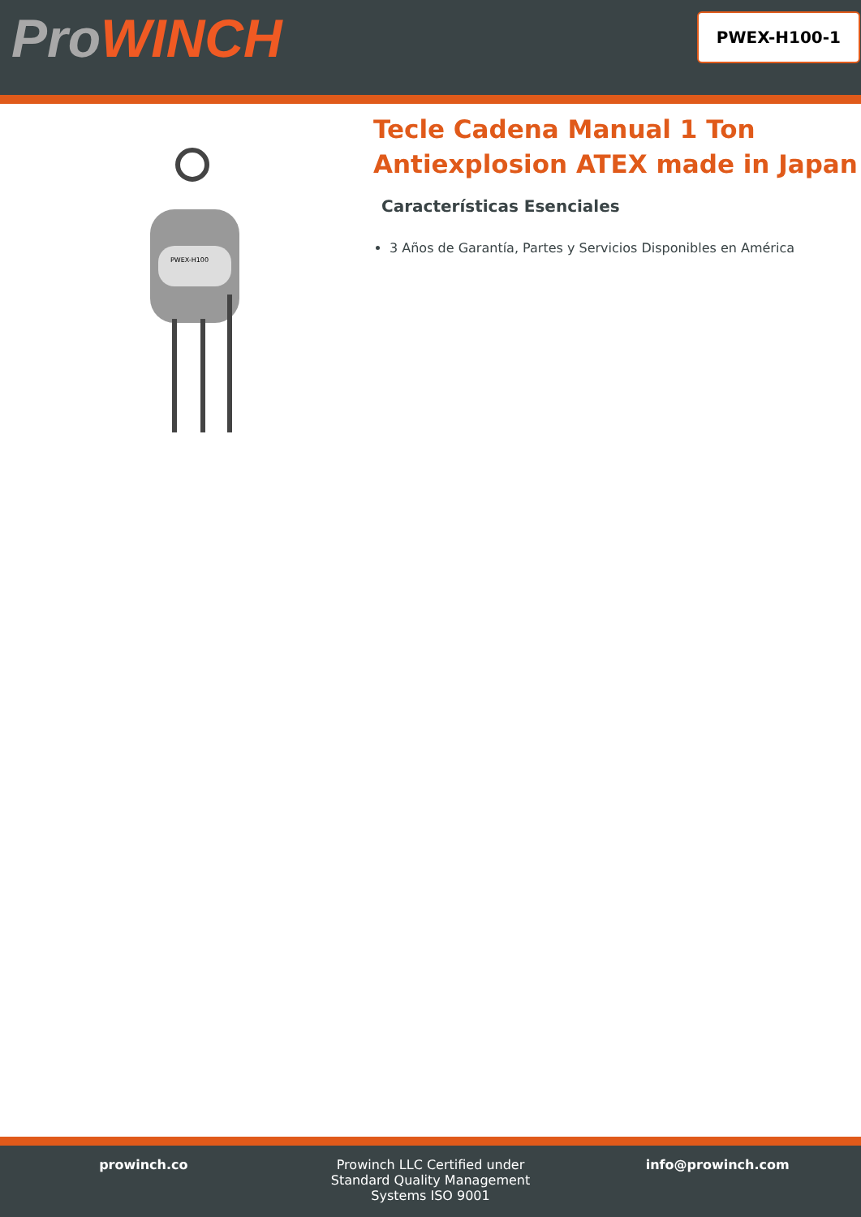ProWINCH
PWEX-H100-1
PWEX-H100
Tecle Cadena Manual 1 Ton Antiexplosion ATEX made in Japan
Características Esenciales
3 Años de Garantía, Partes y Servicios Disponibles en América
prowinch.co Prowinch LLC Certified under
Standard Quality Management
Systems ISO 9001
info@prowinch.com